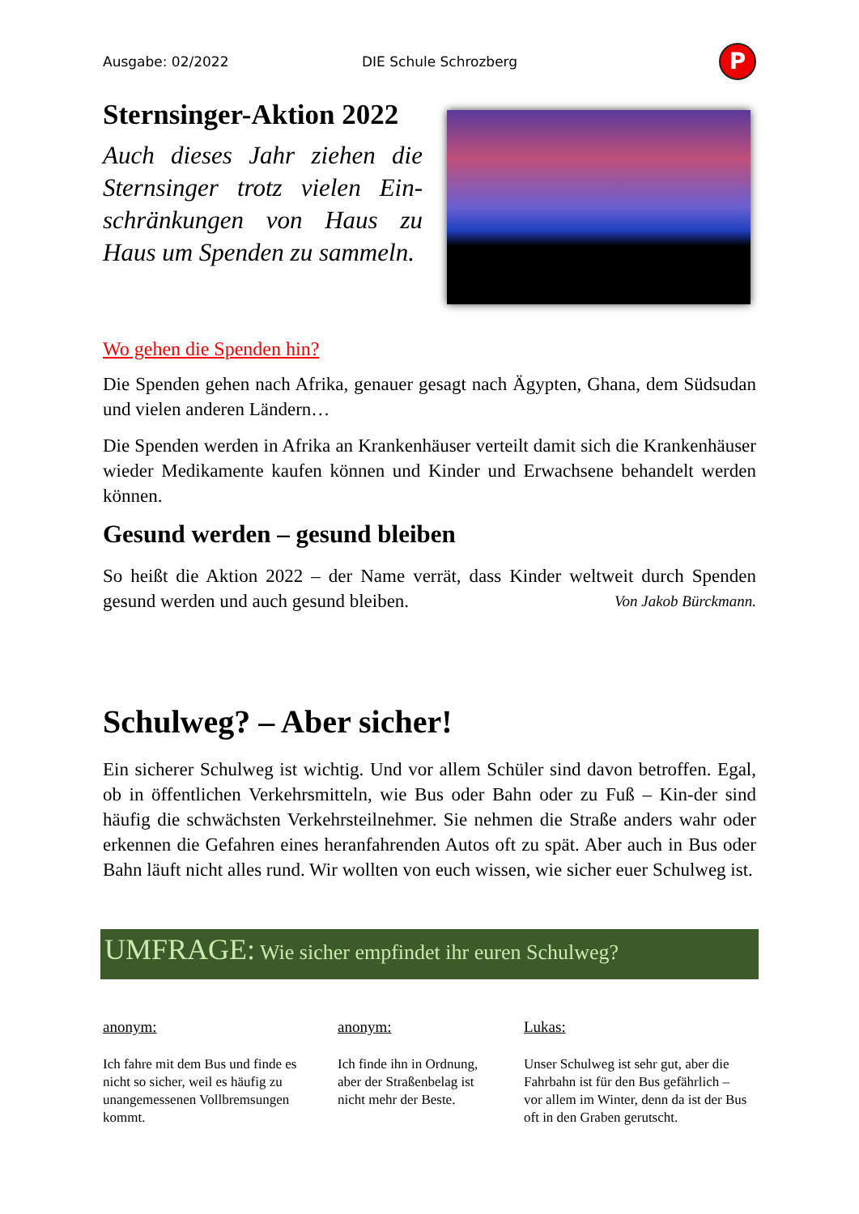Ausgabe: 02/2022 DIE Schule Schrozberg
P
Sternsinger-Aktion 2022
Auch dieses Jahr ziehen die Sternsinger trotz vielen Ein-schränkungen von Haus zu Haus um Spenden zu sammeln.
Wo gehen die Spenden hin?
Die Spenden gehen nach Afrika, genauer gesagt nach Ägypten, Ghana, dem Südsudan und vielen anderen Ländern…
Die Spenden werden in Afrika an Krankenhäuser verteilt damit sich die Krankenhäuser wieder Medikamente kaufen können und Kinder und Erwachsene behandelt werden können.
Gesund werden – gesund bleiben
So heißt die Aktion 2022 – der Name verrät, dass Kinder weltweit durch Spenden gesund werden und auch gesund bleiben. Von Jakob Bürckmann.
Schulweg? – Aber sicher!
Ein sicherer Schulweg ist wichtig. Und vor allem Schüler sind davon betroffen. Egal, ob in öffentlichen Verkehrsmitteln, wie Bus oder Bahn oder zu Fuß – Kin-der sind häufig die schwächsten Verkehrsteilnehmer. Sie nehmen die Straße anders wahr oder erkennen die Gefahren eines heranfahrenden Autos oft zu spät. Aber auch in Bus oder Bahn läuft nicht alles rund. Wir wollten von euch wissen, wie sicher euer Schulweg ist.
UMFRAGE: Wie sicher empfindet ihr euren Schulweg?
anonym:
Ich fahre mit dem Bus und finde es nicht so sicher, weil es häufig zu unangemessenen Vollbremsungen kommt.
anonym:
Ich finde ihn in Ordnung, aber der Straßenbelag ist nicht mehr der Beste.
Lukas:
Unser Schulweg ist sehr gut, aber die Fahrbahn ist für den Bus gefährlich – vor allem im Winter, denn da ist der Bus oft in den Graben gerutscht.